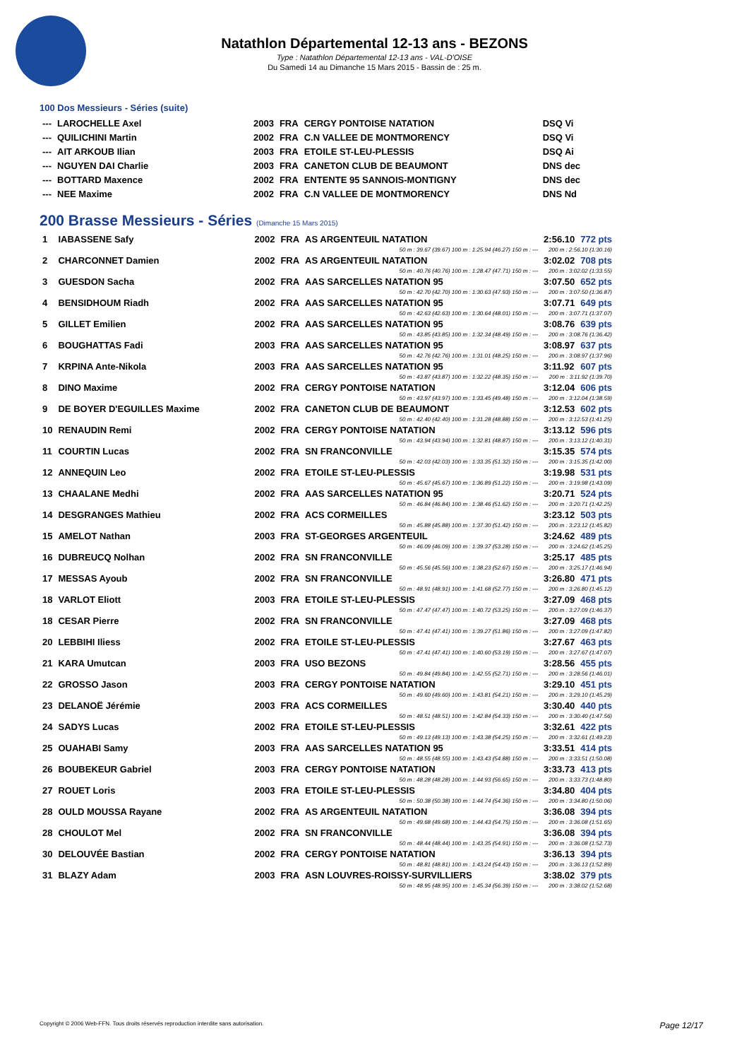Natathlon Départemental 12-13 ans - BEZONS
Type : Natathlon Départemental 12-13 ans - VAL-D'OISE
Du Samedi 14 au Dimanche 15 Mars 2015 - Bassin de : 25 m.
100 Dos Messieurs - Séries (suite)
| --- | LAROCHELLE Axel | 2003 | FRA | CERGY PONTOISE NATATION | DSQ Vi |
| --- | QUILICHINI Martin | 2002 | FRA | C.N VALLEE DE MONTMORENCY | DSQ Vi |
| --- | AIT ARKOUB Ilian | 2003 | FRA | ETOILE ST-LEU-PLESSIS | DSQ Ai |
| --- | NGUYEN DAI Charlie | 2003 | FRA | CANETON CLUB DE BEAUMONT | DNS dec |
| --- | BOTTARD Maxence | 2002 | FRA | ENTENTE 95 SANNOIS-MONTIGNY | DNS dec |
| --- | NEE Maxime | 2002 | FRA | C.N VALLEE DE MONTMORENCY | DNS Nd |
200 Brasse Messieurs - Séries (Dimanche 15 Mars 2015)
| 1 | IABASSENE Safy | 2002 | FRA | AS ARGENTEUIL NATATION | 2:56.10 | 772 pts |
| 50 m : 39.67 (39.67) 100 m : 1:25.94 (46.27) 150 m : --- | | | | | 200 m : 2:56.10 (1:30.16) | |
| 2 | CHARCONNET Damien | 2002 | FRA | AS ARGENTEUIL NATATION | 3:02.02 | 708 pts |
| 50 m : 40.76 (40.76) 100 m : 1:28.47 (47.71) 150 m : --- | | | | | 200 m : 3:02.02 (1:33.55) | |
| 3 | GUESDON Sacha | 2002 | FRA | AAS SARCELLES NATATION 95 | 3:07.50 | 652 pts |
| 50 m : 42.70 (42.70) 100 m : 1:30.63 (47.93) 150 m : --- | | | | | 200 m : 3:07.50 (1:36.87) | |
| 4 | BENSIDHOUM Riadh | 2002 | FRA | AAS SARCELLES NATATION 95 | 3:07.71 | 649 pts |
| 50 m : 42.63 (42.63) 100 m : 1:30.64 (48.01) 150 m : --- | | | | | 200 m : 3:07.71 (1:37.07) | |
| 5 | GILLET Emilien | 2002 | FRA | AAS SARCELLES NATATION 95 | 3:08.76 | 639 pts |
| 50 m : 43.85 (43.85) 100 m : 1:32.34 (48.49) 150 m : --- | | | | | 200 m : 3:08.76 (1:36.42) | |
| 6 | BOUGHATTAS Fadi | 2003 | FRA | AAS SARCELLES NATATION 95 | 3:08.97 | 637 pts |
| 50 m : 42.76 (42.76) 100 m : 1:31.01 (48.25) 150 m : --- | | | | | 200 m : 3:08.97 (1:37.96) | |
| 7 | KRPINA Ante-Nikola | 2003 | FRA | AAS SARCELLES NATATION 95 | 3:11.92 | 607 pts |
| 50 m : 43.87 (43.87) 100 m : 1:32.22 (48.35) 150 m : --- | | | | | 200 m : 3:11.92 (1:39.70) | |
| 8 | DINO Maxime | 2002 | FRA | CERGY PONTOISE NATATION | 3:12.04 | 606 pts |
| 50 m : 43.97 (43.97) 100 m : 1:33.45 (49.48) 150 m : --- | | | | | 200 m : 3:12.04 (1:38.59) | |
| 9 | DE BOYER D'EGUILLES Maxime | 2002 | FRA | CANETON CLUB DE BEAUMONT | 3:12.53 | 602 pts |
| 50 m : 42.40 (42.40) 100 m : 1:31.28 (48.88) 150 m : --- | | | | | 200 m : 3:12.53 (1:41.25) | |
| 10 | RENAUDIN Remi | 2002 | FRA | CERGY PONTOISE NATATION | 3:13.12 | 596 pts |
| 50 m : 43.94 (43.94) 100 m : 1:32.81 (48.87) 150 m : --- | | | | | 200 m : 3:13.12 (1:40.31) | |
| 11 | COURTIN Lucas | 2002 | FRA | SN FRANCONVILLE | 3:15.35 | 574 pts |
| 50 m : 42.03 (42.03) 100 m : 1:33.35 (51.32) 150 m : --- | | | | | 200 m : 3:15.35 (1:42.00) | |
| 12 | ANNEQUIN Leo | 2002 | FRA | ETOILE ST-LEU-PLESSIS | 3:19.98 | 531 pts |
| 50 m : 45.67 (45.67) 100 m : 1:36.89 (51.22) 150 m : --- | | | | | 200 m : 3:19.98 (1:43.09) | |
| 13 | CHAALANE Medhi | 2002 | FRA | AAS SARCELLES NATATION 95 | 3:20.71 | 524 pts |
| 50 m : 46.84 (46.84) 100 m : 1:38.46 (51.62) 150 m : --- | | | | | 200 m : 3:20.71 (1:42.25) | |
| 14 | DESGRANGES Mathieu | 2002 | FRA | ACS CORMEILLES | 3:23.12 | 503 pts |
| 50 m : 45.88 (45.88) 100 m : 1:37.30 (51.42) 150 m : --- | | | | | 200 m : 3:23.12 (1:45.82) | |
| 15 | AMELOT Nathan | 2003 | FRA | ST-GEORGES ARGENTEUIL | 3:24.62 | 489 pts |
| 50 m : 46.09 (46.09) 100 m : 1:39.37 (53.28) 150 m : --- | | | | | 200 m : 3:24.62 (1:45.25) | |
| 16 | DUBREUCQ Nolhan | 2002 | FRA | SN FRANCONVILLE | 3:25.17 | 485 pts |
| 50 m : 45.56 (45.56) 100 m : 1:38.23 (52.67) 150 m : --- | | | | | 200 m : 3:25.17 (1:46.94) | |
| 17 | MESSAS Ayoub | 2002 | FRA | SN FRANCONVILLE | 3:26.80 | 471 pts |
| 50 m : 48.91 (48.91) 100 m : 1:41.68 (52.77) 150 m : --- | | | | | 200 m : 3:26.80 (1:45.12) | |
| 18 | VARLOT Eliott | 2003 | FRA | ETOILE ST-LEU-PLESSIS | 3:27.09 | 468 pts |
| 50 m : 47.47 (47.47) 100 m : 1:40.72 (53.25) 150 m : --- | | | | | 200 m : 3:27.09 (1:46.37) | |
| 18 | CESAR Pierre | 2002 | FRA | SN FRANCONVILLE | 3:27.09 | 468 pts |
| 50 m : 47.41 (47.41) 100 m : 1:39.27 (51.86) 150 m : --- | | | | | 200 m : 3:27.09 (1:47.82) | |
| 20 | LEBBIHI Iliess | 2002 | FRA | ETOILE ST-LEU-PLESSIS | 3:27.67 | 463 pts |
| 50 m : 47.41 (47.41) 100 m : 1:40.60 (53.19) 150 m : --- | | | | | 200 m : 3:27.67 (1:47.07) | |
| 21 | KARA Umutcan | 2003 | FRA | USO BEZONS | 3:28.56 | 455 pts |
| 50 m : 49.84 (49.84) 100 m : 1:42.55 (52.71) 150 m : --- | | | | | 200 m : 3:28.56 (1:46.01) | |
| 22 | GROSSO Jason | 2003 | FRA | CERGY PONTOISE NATATION | 3:29.10 | 451 pts |
| 50 m : 49.60 (49.60) 100 m : 1:43.81 (54.21) 150 m : --- | | | | | 200 m : 3:29.10 (1:45.29) | |
| 23 | DELANOË Jérémie | 2003 | FRA | ACS CORMEILLES | 3:30.40 | 440 pts |
| 50 m : 48.51 (48.51) 100 m : 1:42.84 (54.33) 150 m : --- | | | | | 200 m : 3:30.40 (1:47.56) | |
| 24 | SADYS Lucas | 2002 | FRA | ETOILE ST-LEU-PLESSIS | 3:32.61 | 422 pts |
| 50 m : 49.13 (49.13) 100 m : 1:43.38 (54.25) 150 m : --- | | | | | 200 m : 3:32.61 (1:49.23) | |
| 25 | OUAHABI Samy | 2003 | FRA | AAS SARCELLES NATATION 95 | 3:33.51 | 414 pts |
| 50 m : 48.55 (48.55) 100 m : 1:43.43 (54.88) 150 m : --- | | | | | 200 m : 3:33.51 (1:50.08) | |
| 26 | BOUBEKEUR Gabriel | 2003 | FRA | CERGY PONTOISE NATATION | 3:33.73 | 413 pts |
| 50 m : 48.28 (48.28) 100 m : 1:44.93 (56.65) 150 m : --- | | | | | 200 m : 3:33.73 (1:48.80) | |
| 27 | ROUET Loris | 2003 | FRA | ETOILE ST-LEU-PLESSIS | 3:34.80 | 404 pts |
| 50 m : 50.38 (50.38) 100 m : 1:44.74 (54.36) 150 m : --- | | | | | 200 m : 3:34.80 (1:50.06) | |
| 28 | OULD MOUSSA Rayane | 2002 | FRA | AS ARGENTEUIL NATATION | 3:36.08 | 394 pts |
| 50 m : 49.68 (49.68) 100 m : 1:44.43 (54.75) 150 m : --- | | | | | 200 m : 3:36.08 (1:51.65) | |
| 28 | CHOULOT Mel | 2002 | FRA | SN FRANCONVILLE | 3:36.08 | 394 pts |
| 50 m : 48.44 (48.44) 100 m : 1:43.35 (54.91) 150 m : --- | | | | | 200 m : 3:36.08 (1:52.73) | |
| 30 | DELOUVÉE Bastian | 2002 | FRA | CERGY PONTOISE NATATION | 3:36.13 | 394 pts |
| 50 m : 48.81 (48.81) 100 m : 1:43.24 (54.43) 150 m : --- | | | | | 200 m : 3:36.13 (1:52.89) | |
| 31 | BLAZY Adam | 2003 | FRA | ASN LOUVRES-ROISSY-SURVILLIERS | 3:38.02 | 379 pts |
| 50 m : 48.95 (48.95) 100 m : 1:45.34 (56.39) 150 m : --- | | | | | 200 m : 3:38.02 (1:52.68) | |
Copyright © 2006 Web-FFN. Tous droits réservés reproduction interdite sans autorisation. Page 12/17